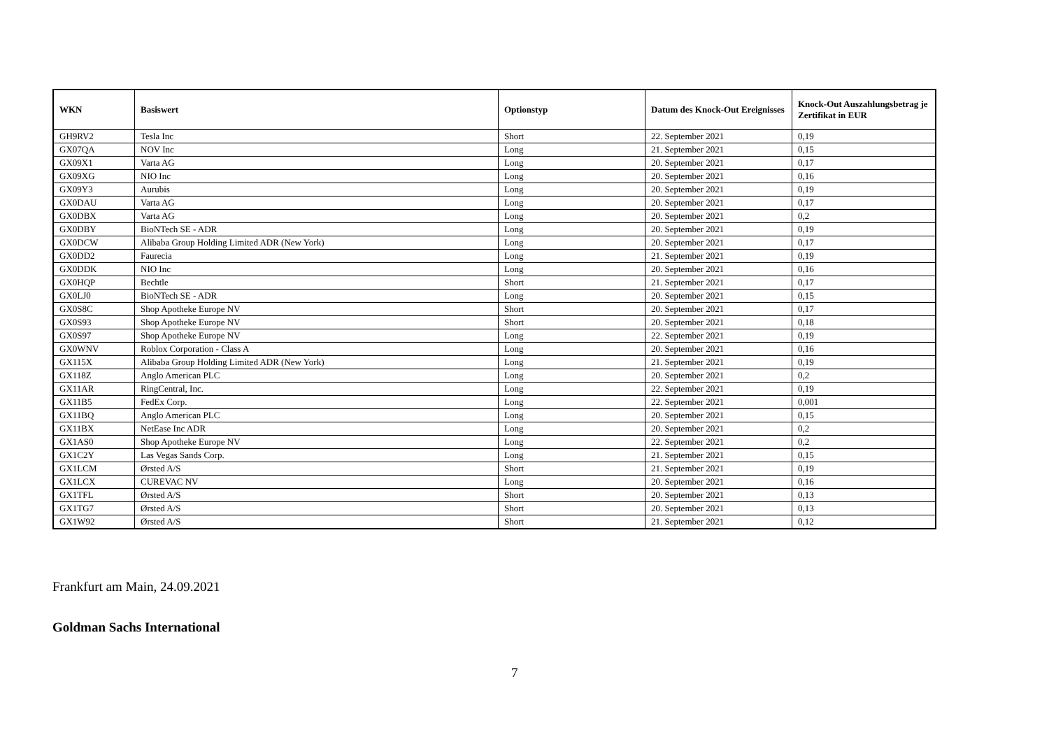| WKN | Basiswert | Optionstyp | Datum des Knock-Out Ereignisses | Knock-Out Auszahlungsbetrag je Zertifikat in EUR |
| --- | --- | --- | --- | --- |
| GH9RV2 | Tesla Inc | Short | 22. September 2021 | 0,19 |
| GX07QA | NOV Inc | Long | 21. September 2021 | 0,15 |
| GX09X1 | Varta AG | Long | 20. September 2021 | 0,17 |
| GX09XG | NIO Inc | Long | 20. September 2021 | 0,16 |
| GX09Y3 | Aurubis | Long | 20. September 2021 | 0,19 |
| GX0DAU | Varta AG | Long | 20. September 2021 | 0,17 |
| GX0DBX | Varta AG | Long | 20. September 2021 | 0,2 |
| GX0DBY | BioNTech SE - ADR | Long | 20. September 2021 | 0,19 |
| GX0DCW | Alibaba Group Holding Limited ADR (New York) | Long | 20. September 2021 | 0,17 |
| GX0DD2 | Faurecia | Long | 21. September 2021 | 0,19 |
| GX0DDK | NIO Inc | Long | 20. September 2021 | 0,16 |
| GX0HQP | Bechtle | Short | 21. September 2021 | 0,17 |
| GX0LJ0 | BioNTech SE - ADR | Long | 20. September 2021 | 0,15 |
| GX0S8C | Shop Apotheke Europe NV | Short | 20. September 2021 | 0,17 |
| GX0S93 | Shop Apotheke Europe NV | Short | 20. September 2021 | 0,18 |
| GX0S97 | Shop Apotheke Europe NV | Long | 22. September 2021 | 0,19 |
| GX0WNV | Roblox Corporation - Class A | Long | 20. September 2021 | 0,16 |
| GX115X | Alibaba Group Holding Limited ADR (New York) | Long | 21. September 2021 | 0,19 |
| GX118Z | Anglo American PLC | Long | 20. September 2021 | 0,2 |
| GX11AR | RingCentral, Inc. | Long | 22. September 2021 | 0,19 |
| GX11B5 | FedEx Corp. | Long | 22. September 2021 | 0,001 |
| GX11BQ | Anglo American PLC | Long | 20. September 2021 | 0,15 |
| GX11BX | NetEase Inc ADR | Long | 20. September 2021 | 0,2 |
| GX1AS0 | Shop Apotheke Europe NV | Long | 22. September 2021 | 0,2 |
| GX1C2Y | Las Vegas Sands Corp. | Long | 21. September 2021 | 0,15 |
| GX1LCM | Ørsted A/S | Short | 21. September 2021 | 0,19 |
| GX1LCX | CUREVAC NV | Long | 20. September 2021 | 0,16 |
| GX1TFL | Ørsted A/S | Short | 20. September 2021 | 0,13 |
| GX1TG7 | Ørsted A/S | Short | 20. September 2021 | 0,13 |
| GX1W92 | Ørsted A/S | Short | 21. September 2021 | 0,12 |
Frankfurt am Main, 24.09.2021
Goldman Sachs International
7